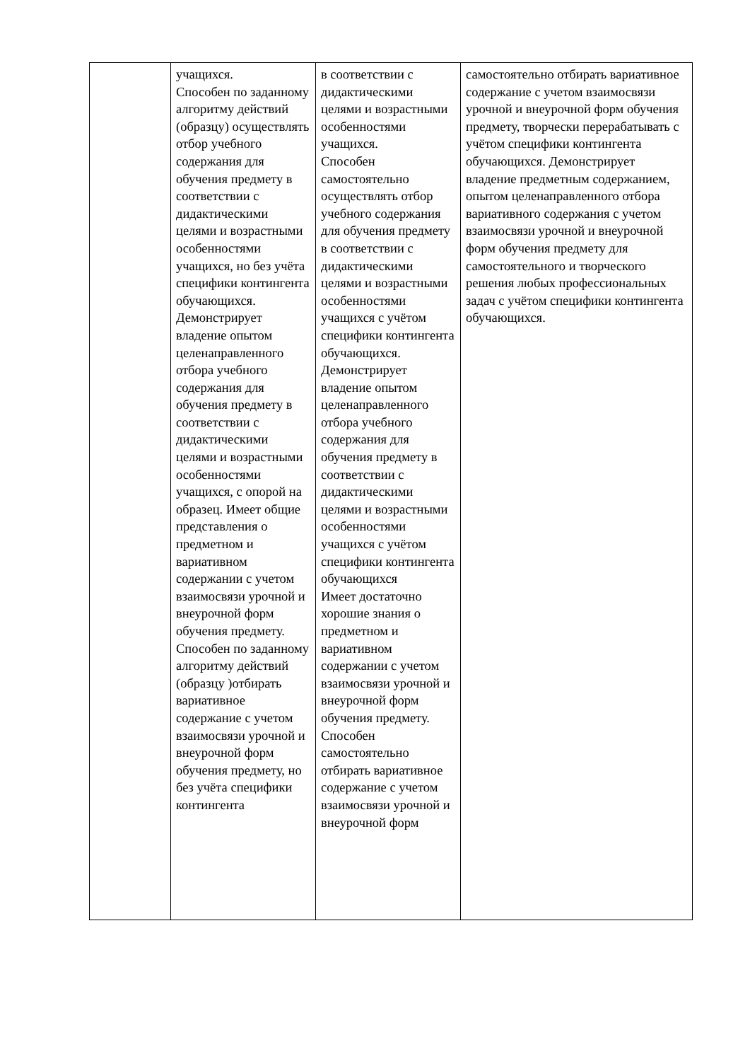| | учащихся. Способен по заданному алгоритму действий (образцу) осуществлять отбор учебного содержания для обучения предмету в соответствии с дидактическими целями и возрастными особенностями учащихся, но без учёта специфики контингента обучающихся. Демонстрирует владение опытом целенаправленного отбора учебного содержания для обучения предмету в соответствии с дидактическими целями и возрастными особенностями учащихся, с опорой на образец. Имеет общие представления о предметном и вариативном содержании с учетом взаимосвязи урочной и внеурочной форм обучения предмету. Способен по заданному алгоритму действий (образцу )отбирать вариативное содержание с учетом взаимосвязи урочной и внеурочной форм обучения предмету, но без учёта специфики контингента | в соответствии с дидактическими целями и возрастными особенностями учащихся. Способен самостоятельно осуществлять отбор учебного содержания для обучения предмету в соответствии с дидактическими целями и возрастными особенностями учащихся с учётом специфики контингента обучающихся. Демонстрирует владение опытом целенаправленного отбора учебного содержания для обучения предмету в соответствии с дидактическими целями и возрастными особенностями учащихся с учётом специфики контингента обучающихся Имеет достаточно хорошие знания о предметном и вариативном содержании с учетом взаимосвязи урочной и внеурочной форм обучения предмету. Способен самостоятельно отбирать вариативное содержание с учетом взаимосвязи урочной и внеурочной форм | самостоятельно отбирать вариативное содержание с учетом взаимосвязи урочной и внеурочной форм обучения предмету, творчески перерабатывать с учётом специфики контингента обучающихся. Демонстрирует владение предметным содержанием, опытом целенаправленного отбора вариативного содержания с учетом взаимосвязи урочной и внеурочной форм обучения предмету для самостоятельного и творческого решения любых профессиональных задач с учётом специфики контингента обучающихся. |